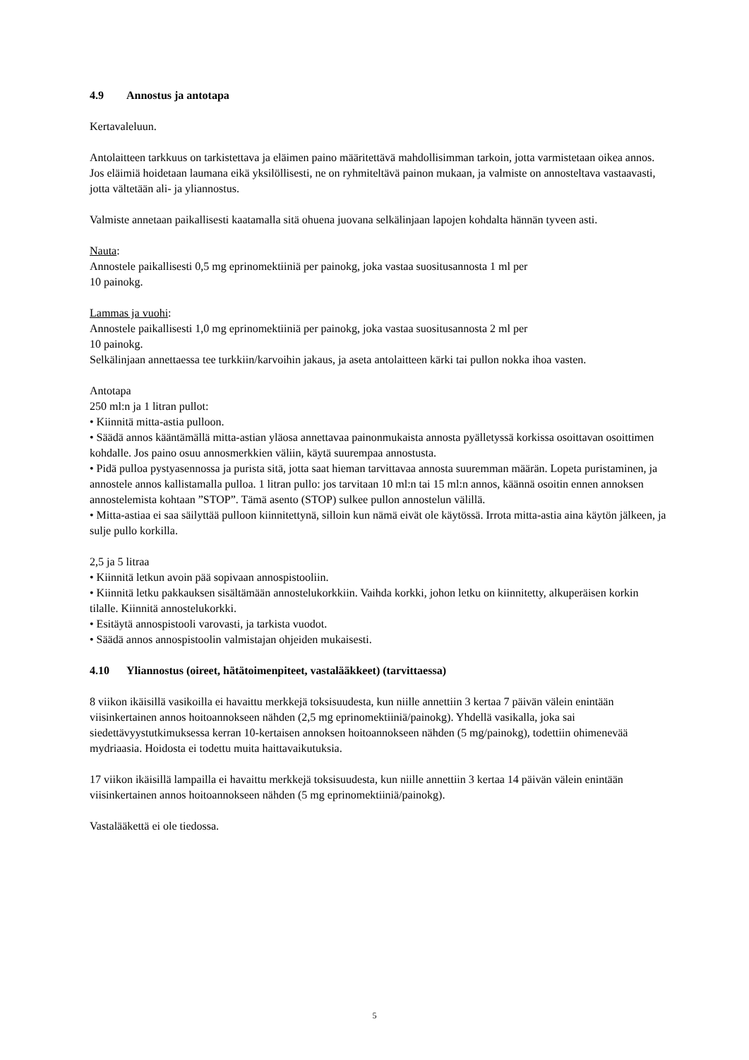4.9 Annostus ja antotapa
Kertavaleluun.
Antolaitteen tarkkuus on tarkistettava ja eläimen paino määritettävä mahdollisimman tarkoin, jotta varmistetaan oikea annos. Jos eläimiä hoidetaan laumana eikä yksilöllisesti, ne on ryhmiteltävä painon mukaan, ja valmiste on annosteltava vastaavasti, jotta vältetään ali- ja yliannostus.
Valmiste annetaan paikallisesti kaatamalla sitä ohuena juovana selkälinjaan lapojen kohdalta hännän tyveen asti.
Nauta:
Annostele paikallisesti 0,5 mg eprinomektiiniä per painokg, joka vastaa suositusannosta 1 ml per
10 painokg.
Lammas ja vuohi:
Annostele paikallisesti 1,0 mg eprinomektiiniä per painokg, joka vastaa suositusannosta 2 ml per
10 painokg.
Selkälinjaan annettaessa tee turkkiin/karvoihin jakaus, ja aseta antolaitteen kärki tai pullon nokka ihoa vasten.
Antotapa
250 ml:n ja 1 litran pullot:
• Kiinnitä mitta-astia pulloon.
• Säädä annos kääntämällä mitta-astian yläosa annettavaa painonmukaista annosta pyälletyssä korkissa osoittavan osoittimen kohdalle. Jos paino osuu annosmerkkien väliin, käytä suurempaa annostusta.
• Pidä pulloa pystyasennossa ja purista sitä, jotta saat hieman tarvittavaa annosta suuremman määrän. Lopeta puristaminen, ja annostele annos kallistamalla pulloa. 1 litran pullo: jos tarvitaan 10 ml:n tai 15 ml:n annos, käännä osoitin ennen annoksen annostelemista kohtaan ”STOP”. Tämä asento (STOP) sulkee pullon annostelun välillä.
• Mitta-astiaa ei saa säilyttää pulloon kiinnitettynä, silloin kun nämä eivät ole käytössä. Irrota mitta-astia aina käytön jälkeen, ja sulje pullo korkilla.
2,5 ja 5 litraa
• Kiinnitä letkun avoin pää sopivaan annospistooliin.
• Kiinnitä letku pakkauksen sisältämään annostelukorkkiin. Vaihda korkki, johon letku on kiinnitetty, alkuperäisen korkin tilalle. Kiinnitä annostelukorkki.
• Esitäytä annospistooli varovasti, ja tarkista vuodot.
• Säädä annos annospistoolin valmistajan ohjeiden mukaisesti.
4.10 Yliannostus (oireet, hätätoimenpiteet, vastalääkkeet) (tarvittaessa)
8 viikon ikäisillä vasikoilla ei havaittu merkkejä toksisuudesta, kun niille annettiin 3 kertaa 7 päivän välein enintään viisinkertainen annos hoitoannokseen nähden (2,5 mg eprinomektiiniä/painokg). Yhdellä vasikalla, joka sai siedettävyystutkimuksessa kerran 10-kertaisen annoksen hoitoannokseen nähden (5 mg/painokg), todettiin ohimenevää mydriaasia. Hoidosta ei todettu muita haittavaikutuksia.
17 viikon ikäisillä lampailla ei havaittu merkkejä toksisuudesta, kun niille annettiin 3 kertaa 14 päivän välein enintään viisinkertainen annos hoitoannokseen nähden (5 mg eprinomektiiniä/painokg).
Vastalääkettä ei ole tiedossa.
5